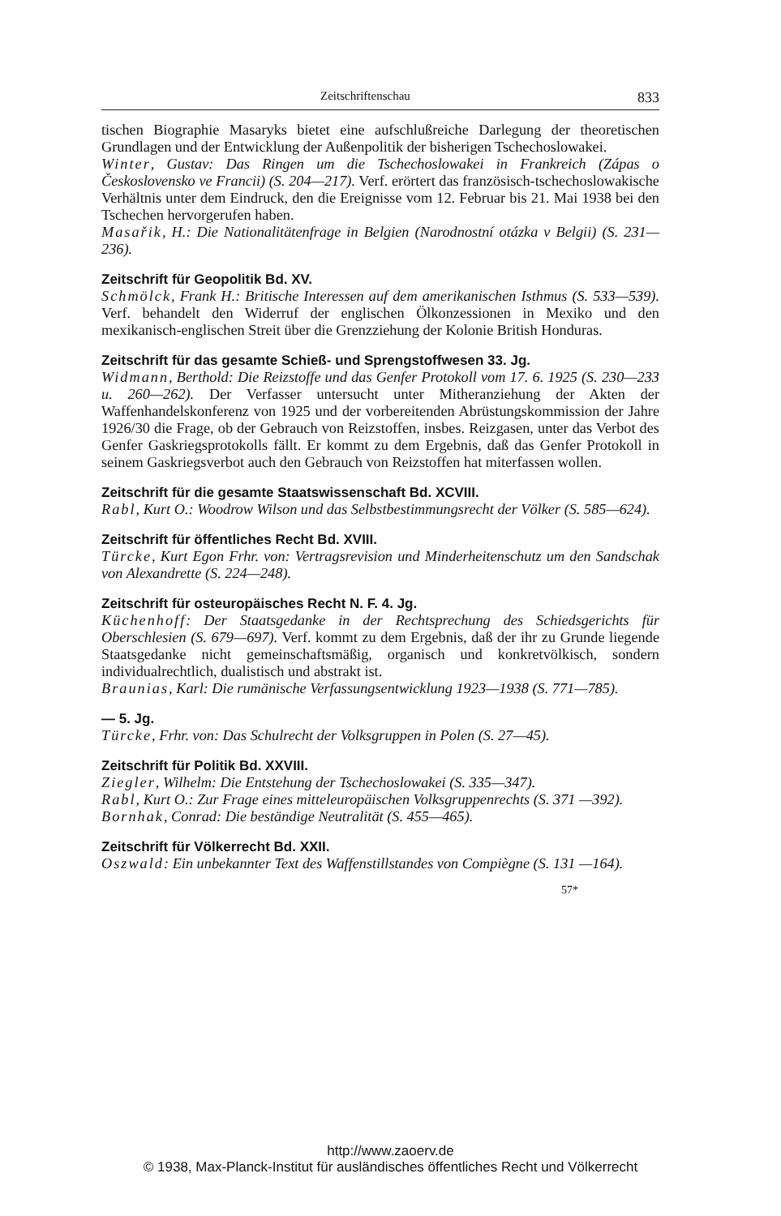Zeitschriftenschau 833
tischen Biographie Masaryks bietet eine aufschlußreiche Darlegung der theoretischen Grundlagen und der Entwicklung der Außenpolitik der bisherigen Tschechoslowakei.
Winter, Gustav: Das Ringen um die Tschechoslowakei in Frankreich (Zápas o Československo ve Francii) (S. 204—217). Verf. erörtert das französisch-tschechoslowakische Verhältnis unter dem Eindruck, den die Ereignisse vom 12. Februar bis 21. Mai 1938 bei den Tschechen hervorgerufen haben.
Masařik, H.: Die Nationalitätenfrage in Belgien (Narodnostní otázka v Belgii) (S. 231—236).
Zeitschrift für Geopolitik Bd. XV.
Schmölck, Frank H.: Britische Interessen auf dem amerikanischen Isthmus (S. 533—539). Verf. behandelt den Widerruf der englischen Ölkonzessionen in Mexiko und den mexikanisch-englischen Streit über die Grenzziehung der Kolonie British Honduras.
Zeitschrift für das gesamte Schieß- und Sprengstoffwesen 33. Jg.
Widmann, Berthold: Die Reizstoffe und das Genfer Protokoll vom 17. 6. 1925 (S. 230—233 u. 260—262). Der Verfasser untersucht unter Mitheranziehung der Akten der Waffenhandelskonferenz von 1925 und der vorbereitenden Abrüstungskommission der Jahre 1926/30 die Frage, ob der Gebrauch von Reizstoffen, insbes. Reizgasen, unter das Verbot des Genfer Gaskriegsprotokolls fällt. Er kommt zu dem Ergebnis, daß das Genfer Protokoll in seinem Gaskriegsverbot auch den Gebrauch von Reizstoffen hat miterfassen wollen.
Zeitschrift für die gesamte Staatswissenschaft Bd. XCVIII.
Rabl, Kurt O.: Woodrow Wilson und das Selbstbestimmungsrecht der Völker (S. 585—624).
Zeitschrift für öffentliches Recht Bd. XVIII.
Türcke, Kurt Egon Frhr. von: Vertragsrevision und Minderheitenschutz um den Sandschak von Alexandrette (S. 224—248).
Zeitschrift für osteuropäisches Recht N. F. 4. Jg.
Küchenhoff: Der Staatsgedanke in der Rechtsprechung des Schiedsgerichts für Oberschlesien (S. 679—697). Verf. kommt zu dem Ergebnis, daß der ihr zu Grunde liegende Staatsgedanke nicht gemeinschaftsmäßig, organisch und konkretvölkisch, sondern individualrechtlich, dualistisch und abstrakt ist.
Braunias, Karl: Die rumänische Verfassungsentwicklung 1923—1938 (S. 771—785).
— 5. Jg.
Türcke, Frhr. von: Das Schulrecht der Volksgruppen in Polen (S. 27—45).
Zeitschrift für Politik Bd. XXVIII.
Ziegler, Wilhelm: Die Entstehung der Tschechoslowakei (S. 335—347).
Rabl, Kurt O.: Zur Frage eines mitteleuropäischen Volksgruppenrechts (S. 371 —392).
Bornhak, Conrad: Die beständige Neutralität (S. 455—465).
Zeitschrift für Völkerrecht Bd. XXII.
Oszwald: Ein unbekannter Text des Waffenstillstandes von Compiègne (S. 131 —164).
57*
http://www.zaoerv.de
© 1938, Max-Planck-Institut für ausländisches öffentliches Recht und Völkerrecht